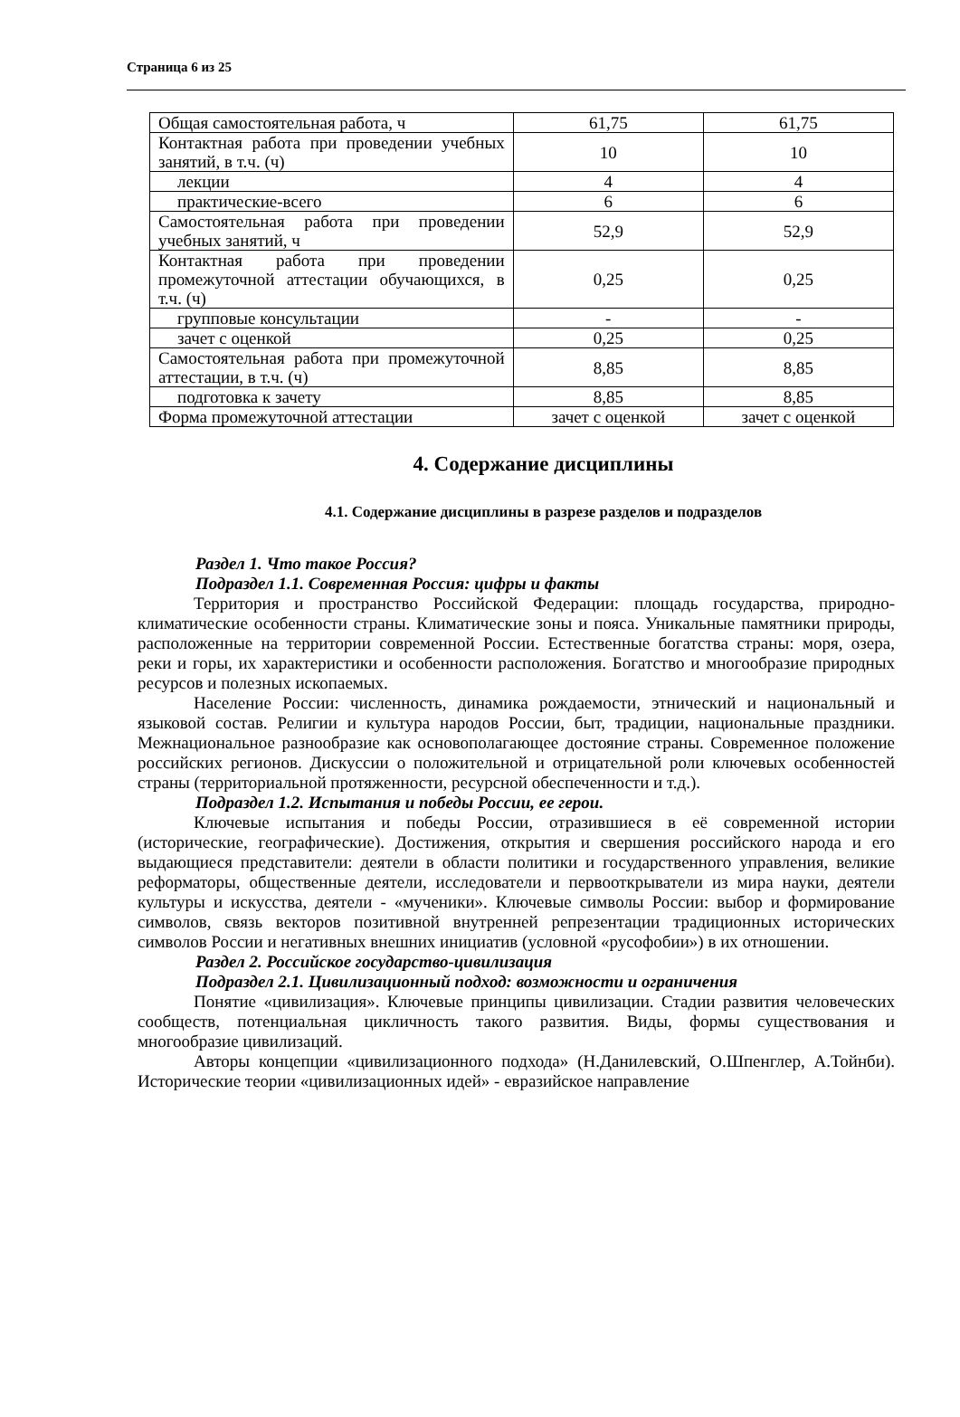Страница 6 из 25
| Общая самостоятельная работа, ч | 61,75 | 61,75 |
| Контактная работа при проведении учебных занятий, в т.ч. (ч) | 10 | 10 |
| лекции | 4 | 4 |
| практические-всего | 6 | 6 |
| Самостоятельная работа при проведении учебных занятий, ч | 52,9 | 52,9 |
| Контактная работа при проведении промежуточной аттестации обучающихся, в т.ч. (ч) | 0,25 | 0,25 |
| групповые консультации | - | - |
| зачет с оценкой | 0,25 | 0,25 |
| Самостоятельная работа при промежуточной аттестации, в т.ч. (ч) | 8,85 | 8,85 |
| подготовка к зачету | 8,85 | 8,85 |
| Форма промежуточной аттестации | зачет с оценкой | зачет с оценкой |
4. Содержание дисциплины
4.1. Содержание дисциплины в разрезе разделов и подразделов
Раздел 1. Что такое Россия?
Подраздел 1.1. Современная Россия: цифры и факты
Территория и пространство Российской Федерации: площадь государства, природно-климатические особенности страны. Климатические зоны и пояса. Уникальные памятники природы, расположенные на территории современной России. Естественные богатства страны: моря, озера, реки и горы, их характеристики и особенности расположения. Богатство и многообразие природных ресурсов и полезных ископаемых.
Население России: численность, динамика рождаемости, этнический и национальный и языковой состав. Религии и культура народов России, быт, традиции, национальные праздники. Межнациональное разнообразие как основополагающее достояние страны. Современное положение российских регионов. Дискуссии о положительной и отрицательной роли ключевых особенностей страны (территориальной протяженности, ресурсной обеспеченности и т.д.).
Подраздел 1.2. Испытания и победы России, ее герои.
Ключевые испытания и победы России, отразившиеся в её современной истории (исторические, географические). Достижения, открытия и свершения российского народа и его выдающиеся представители: деятели в области политики и государственного управления, великие реформаторы, общественные деятели, исследователи и первооткрыватели из мира науки, деятели культуры и искусства, деятели - «мученики». Ключевые символы России: выбор и формирование символов, связь векторов позитивной внутренней репрезентации традиционных исторических символов России и негативных внешних инициатив (условной «русофобии») в их отношении.
Раздел 2. Российское государство-цивилизация
Подраздел 2.1. Цивилизационный подход: возможности и ограничения
Понятие «цивилизация». Ключевые принципы цивилизации. Стадии развития человеческих сообществ, потенциальная цикличность такого развития. Виды, формы существования и многообразие цивилизаций.
Авторы концепции «цивилизационного подхода» (Н.Данилевский, О.Шпенглер, А.Тойнби). Исторические теории «цивилизационных идей» - евразийское направление